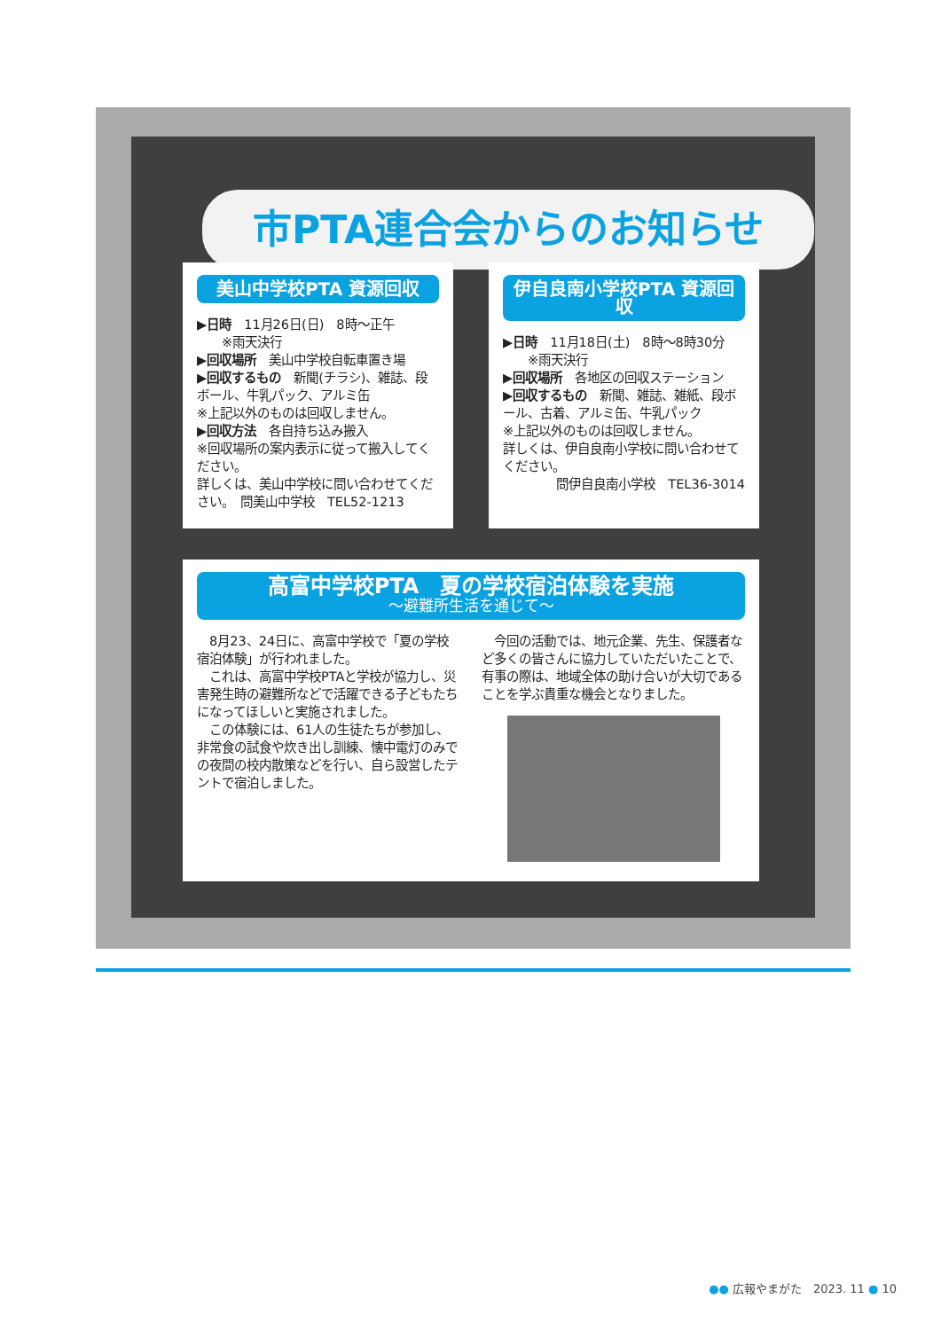市PTA連合会からのお知らせ
美山中学校PTA 資源回収
▶日時　11月26日(日)　8時～正午
　　※雨天決行
▶回収場所　美山中学校自転車置き場
▶回収するもの　新聞(チラシ)、雑誌、段ボール、牛乳パック、アルミ缶
※上記以外のものは回収しません。
▶回収方法　各自持ち込み搬入
※回収場所の案内表示に従って搬入してください。
詳しくは、美山中学校に問い合わせてください。　問美山中学校　TEL52-1213
伊自良南小学校PTA 資源回収
▶日時　11月18日(土)　8時～8時30分
　　※雨天決行
▶回収場所　各地区の回収ステーション
▶回収するもの　新聞、雑誌、雑紙、段ボール、古着、アルミ缶、牛乳パック
※上記以外のものは回収しません。
詳しくは、伊自良南小学校に問い合わせてください。
問伊自良南小学校　TEL36-3014
高富中学校PTA　夏の学校宿泊体験を実施
～避難所生活を通じて～
　8月23、24日に、高富中学校で「夏の学校宿泊体験」が行われました。
　これは、高富中学校PTAと学校が協力し、災害発生時の避難所などで活躍できる子どもたちになってほしいと実施されました。
　この体験には、61人の生徒たちが参加し、非常食の試食や炊き出し訓練、懐中電灯のみでの夜間の校内散策などを行い、自ら設営したテントで宿泊しました。
　今回の活動では、地元企業、先生、保護者など多くの皆さんに協力していただいたことで、有事の際は、地域全体の助け合いが大切であることを学ぶ貴重な機会となりました。
●● 広報やまがた　2023. 11 ● 10